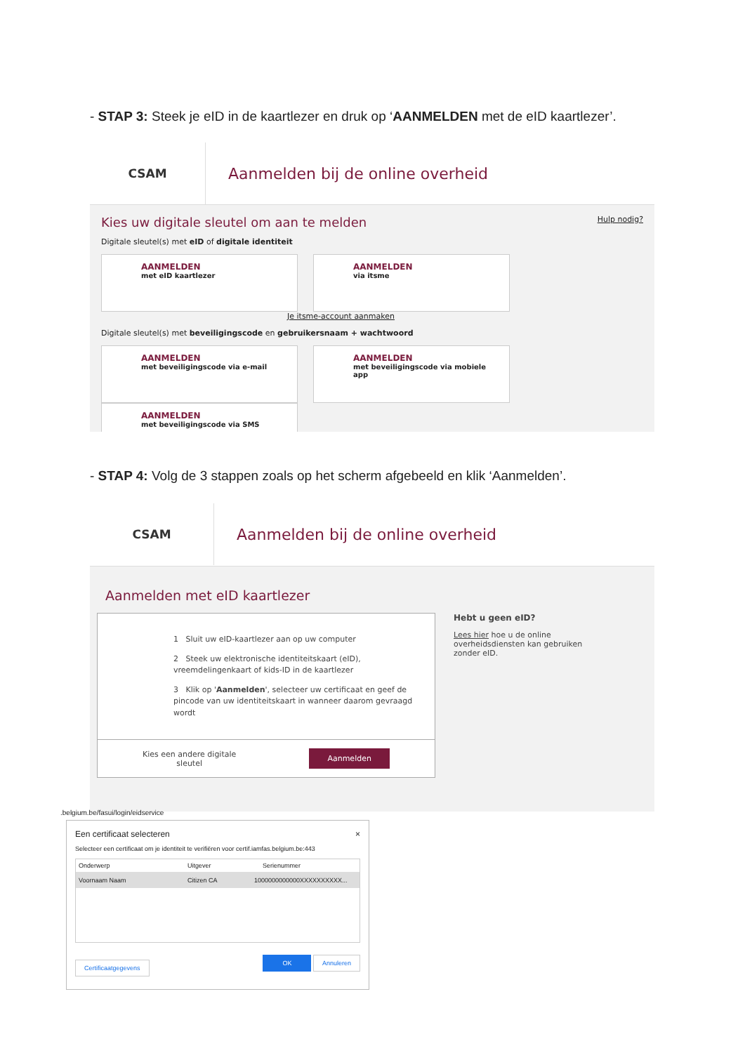- STAP 3: Steek je eID in de kaartlezer en druk op ‘AANMELDEN met de eID kaartlezer’.
CSAM
Aanmelden bij de online overheid
Kies uw digitale sleutel om aan te melden Hulp nodig?
Digitale sleutel(s) met eID of digitale identiteit
AANMELDEN met eID kaartlezer
AANMELDEN via itsme
Je itsme-account aanmaken
Digitale sleutel(s) met beveiligingscode en gebruikersnaam + wachtwoord
AANMELDEN met beveiligingscode via e-mail
AANMELDEN met beveiligingscode via mobiele app
AANMELDEN met beveiligingscode via SMS
- STAP 4: Volg de 3 stappen zoals op het scherm afgebeeld en klik ‘Aanmelden’.
CSAM
Aanmelden bij de online overheid
Aanmelden met eID kaartlezer
1 Sluit uw eID-kaartlezer aan op uw computer
2 Steek uw elektronische identiteitskaart (eID), vreemdelingenkaart of kids-ID in de kaartlezer
3 Klik op 'Aanmelden', selecteer uw certificaat en geef de pincode van uw identiteitskaart in wanneer daarom gevraagd wordt
Kies een andere digitale
sleutel Aanmelden
Hebt u geen eID?
Lees hier hoe u de online overheidsdiensten kan gebruiken zonder eID.
.belgium.be/fasui/login/eidservice
Een certificaat selecteren ×
Selecteer een certificaat om je identiteit te verifiëren voor certif.iamfas.belgium.be:443
Onderwerp Uitgever Serienummer
Voornaam Naam Citizen CA 1000000000000XXXXXXXXXX...
Certificaatgegevens OK Annuleren